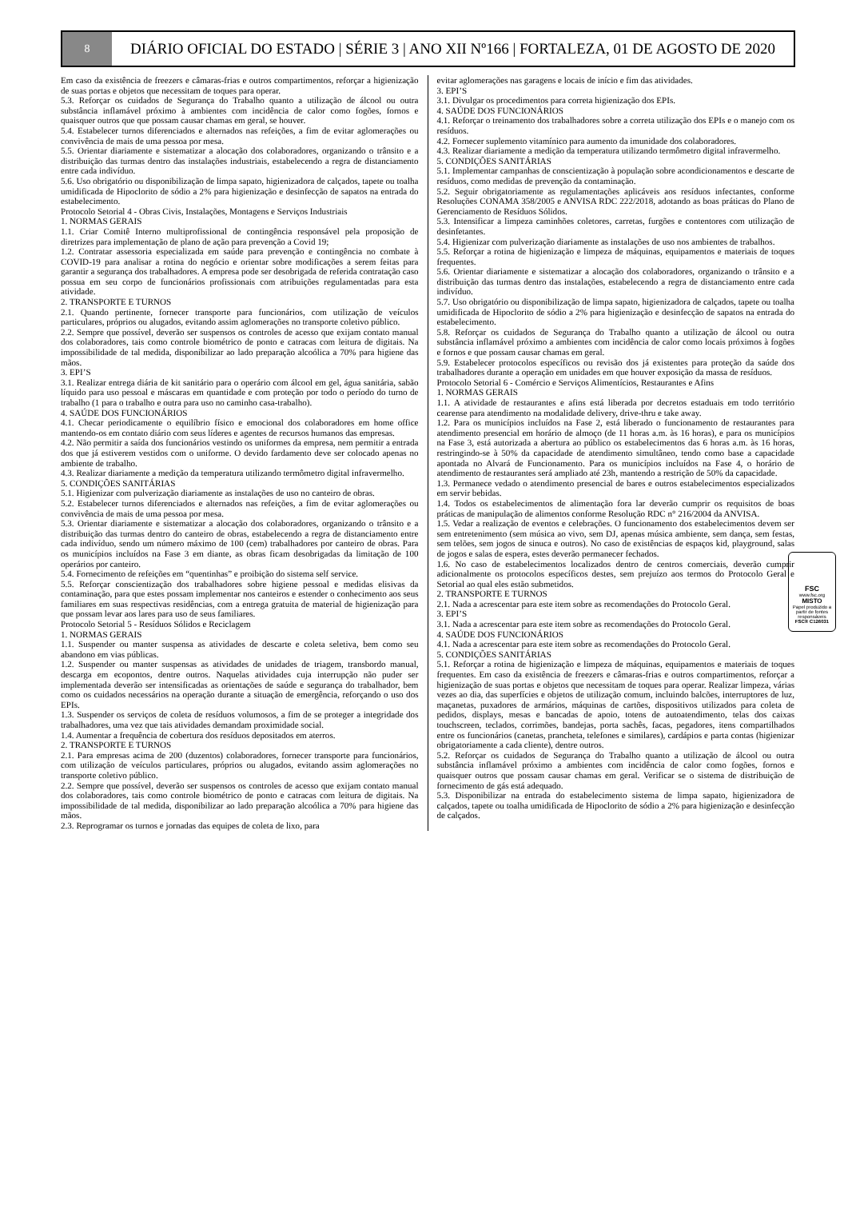8
DIÁRIO OFICIAL DO ESTADO | SÉRIE 3 | ANO XII Nº166 | FORTALEZA, 01 DE AGOSTO DE 2020
Em caso da existência de freezers e câmaras-frias e outros compartimentos, reforçar a higienização de suas portas e objetos que necessitam de toques para operar.
5.3. Reforçar os cuidados de Segurança do Trabalho quanto a utilização de álcool ou outra substância inflamável próximo à ambientes com incidência de calor como fogões, fornos e quaisquer outros que que possam causar chamas em geral, se houver.
5.4. Estabelecer turnos diferenciados e alternados nas refeições, a fim de evitar aglomerações ou convivência de mais de uma pessoa por mesa.
5.5. Orientar diariamente e sistematizar a alocação dos colaboradores, organizando o trânsito e a distribuição das turmas dentro das instalações industriais, estabelecendo a regra de distanciamento entre cada indivíduo.
5.6. Uso obrigatório ou disponibilização de limpa sapato, higienizadora de calçados, tapete ou toalha umidificada de Hipoclorito de sódio a 2% para higienização e desinfecção de sapatos na entrada do estabelecimento.
Protocolo Setorial 4 - Obras Civis, Instalações, Montagens e Serviços Industriais
1. NORMAS GERAIS
1.1. Criar Comitê Interno multiprofissional de contingência responsável pela proposição de diretrizes para implementação de plano de ação para prevenção a Covid 19;
1.2. Contratar assessoria especializada em saúde para prevenção e contingência no combate à COVID-19 para analisar a rotina do negócio e orientar sobre modificações a serem feitas para garantir a segurança dos trabalhadores. A empresa pode ser desobrigada de referida contratação caso possua em seu corpo de funcionários profissionais com atribuições regulamentadas para esta atividade.
2. TRANSPORTE E TURNOS
2.1. Quando pertinente, fornecer transporte para funcionários, com utilização de veículos particulares, próprios ou alugados, evitando assim aglomerações no transporte coletivo público.
2.2. Sempre que possível, deverão ser suspensos os controles de acesso que exijam contato manual dos colaboradores, tais como controle biométrico de ponto e catracas com leitura de digitais. Na impossibilidade de tal medida, disponibilizar ao lado preparação alcoólica a 70% para higiene das mãos.
3. EPI’S
3.1. Realizar entrega diária de kit sanitário para o operário com álcool em gel, água sanitária, sabão líquido para uso pessoal e máscaras em quantidade e com proteção por todo o período do turno de trabalho (1 para o trabalho e outra para uso no caminho casa-trabalho).
4. SAÚDE DOS FUNCIONÁRIOS
4.1. Checar periodicamente o equilíbrio físico e emocional dos colaboradores em home office mantendo-os em contato diário com seus líderes e agentes de recursos humanos das empresas.
4.2. Não permitir a saída dos funcionários vestindo os uniformes da empresa, nem permitir a entrada dos que já estiverem vestidos com o uniforme. O devido fardamento deve ser colocado apenas no ambiente de trabalho.
4.3. Realizar diariamente a medição da temperatura utilizando termômetro digital infravermelho.
5. CONDIÇÕES SANITÁRIAS
5.1. Higienizar com pulverização diariamente as instalações de uso no canteiro de obras.
5.2. Estabelecer turnos diferenciados e alternados nas refeições, a fim de evitar aglomerações ou convivência de mais de uma pessoa por mesa.
5.3. Orientar diariamente e sistematizar a alocação dos colaboradores, organizando o trânsito e a distribuição das turmas dentro do canteiro de obras, estabelecendo a regra de distanciamento entre cada indivíduo, sendo um número máximo de 100 (cem) trabalhadores por canteiro de obras. Para os municípios incluídos na Fase 3 em diante, as obras ficam desobrigadas da limitação de 100 operários por canteiro.
5.4. Fornecimento de refeições em “quentinhas” e proibição do sistema self service.
5.5. Reforçar conscientização dos trabalhadores sobre higiene pessoal e medidas elisivas da contaminação, para que estes possam implementar nos canteiros e estender o conhecimento aos seus familiares em suas respectivas residências, com a entrega gratuita de material de higienização para que possam levar aos lares para uso de seus familiares.
Protocolo Setorial 5 - Resíduos Sólidos e Reciclagem
1. NORMAS GERAIS
1.1. Suspender ou manter suspensa as atividades de descarte e coleta seletiva, bem como seu abandono em vias públicas.
1.2. Suspender ou manter suspensas as atividades de unidades de triagem, transbordo manual, descarga em ecopontos, dentre outros. Naquelas atividades cuja interrupção não puder ser implementada deverão ser intensificadas as orientações de saúde e segurança do trabalhador, bem como os cuidados necessários na operação durante a situação de emergência, reforçando o uso dos EPIs.
1.3. Suspender os serviços de coleta de resíduos volumosos, a fim de se proteger a integridade dos trabalhadores, uma vez que tais atividades demandam proximidade social.
1.4. Aumentar a frequência de cobertura dos resíduos depositados em aterros.
2. TRANSPORTE E TURNOS
2.1. Para empresas acima de 200 (duzentos) colaboradores, fornecer transporte para funcionários, com utilização de veículos particulares, próprios ou alugados, evitando assim aglomerações no transporte coletivo público.
2.2. Sempre que possível, deverão ser suspensos os controles de acesso que exijam contato manual dos colaboradores, tais como controle biométrico de ponto e catracas com leitura de digitais. Na impossibilidade de tal medida, disponibilizar ao lado preparação alcoólica a 70% para higiene das mãos.
2.3. Reprogramar os turnos e jornadas das equipes de coleta de lixo, para
evitar aglomerações nas garagens e locais de início e fim das atividades.
3. EPI’S
3.1. Divulgar os procedimentos para correta higienização dos EPIs.
4. SAÚDE DOS FUNCIONÁRIOS
4.1. Reforçar o treinamento dos trabalhadores sobre a correta utilização dos EPIs e o manejo com os resíduos.
4.2. Fornecer suplemento vitamínico para aumento da imunidade dos colaboradores.
4.3. Realizar diariamente a medição da temperatura utilizando termômetro digital infravermelho.
5. CONDIÇÕES SANITÁRIAS
5.1. Implementar campanhas de conscientização à população sobre acondicionamentos e descarte de resíduos, como medidas de prevenção da contaminação.
5.2. Seguir obrigatoriamente as regulamentações aplicáveis aos resíduos infectantes, conforme Resoluções CONAMA 358/2005 e ANVISA RDC 222/2018, adotando as boas práticas do Plano de Gerenciamento de Resíduos Sólidos.
5.3. Intensificar a limpeza caminhões coletores, carretas, furgões e contentores com utilização de desinfetantes.
5.4. Higienizar com pulverização diariamente as instalações de uso nos ambientes de trabalhos.
5.5. Reforçar a rotina de higienização e limpeza de máquinas, equipamentos e materiais de toques frequentes.
5.6. Orientar diariamente e sistematizar a alocação dos colaboradores, organizando o trânsito e a distribuição das turmas dentro das instalações, estabelecendo a regra de distanciamento entre cada indivíduo.
5.7. Uso obrigatório ou disponibilização de limpa sapato, higienizadora de calçados, tapete ou toalha umidificada de Hipoclorito de sódio a 2% para higienização e desinfecção de sapatos na entrada do estabelecimento.
5.8. Reforçar os cuidados de Segurança do Trabalho quanto a utilização de álcool ou outra substância inflamável próximo a ambientes com incidência de calor como locais próximos à fogões e fornos e que possam causar chamas em geral.
5.9. Estabelecer protocolos específicos ou revisão dos já existentes para proteção da saúde dos trabalhadores durante a operação em unidades em que houver exposição da massa de resíduos.
Protocolo Setorial 6 - Comércio e Serviços Alimentícios, Restaurantes e Afins
1. NORMAS GERAIS
1.1. A atividade de restaurantes e afins está liberada por decretos estaduais em todo território cearense para atendimento na modalidade delivery, drive-thru e take away.
1.2. Para os municípios incluídos na Fase 2, está liberado o funcionamento de restaurantes para atendimento presencial em horário de almoço (de 11 horas a.m. às 16 horas), e para os municípios na Fase 3, está autorizada a abertura ao público os estabelecimentos das 6 horas a.m. às 16 horas, restringindo-se à 50% da capacidade de atendimento simultâneo, tendo como base a capacidade apontada no Alvará de Funcionamento. Para os municípios incluídos na Fase 4, o horário de atendimento de restaurantes será ampliado até 23h, mantendo a restrição de 50% da capacidade.
1.3. Permanece vedado o atendimento presencial de bares e outros estabelecimentos especializados em servir bebidas.
1.4. Todos os estabelecimentos de alimentação fora lar deverão cumprir os requisitos de boas práticas de manipulação de alimentos conforme Resolução RDC n° 216/2004 da ANVISA.
1.5. Vedar a realização de eventos e celebrações. O funcionamento dos estabelecimentos devem ser sem entretenimento (sem música ao vivo, sem DJ, apenas música ambiente, sem dança, sem festas, sem telões, sem jogos de sinuca e outros). No caso de existências de espaços kid, playground, salas de jogos e salas de espera, estes deverão permanecer fechados.
1.6. No caso de estabelecimentos localizados dentro de centros comerciais, deverão cumprir adicionalmente os protocolos específicos destes, sem prejuízo aos termos do Protocolo Geral e Setorial ao qual eles estão submetidos.
2. TRANSPORTE E TURNOS
2.1. Nada a acrescentar para este item sobre as recomendações do Protocolo Geral.
3. EPI’S
3.1. Nada a acrescentar para este item sobre as recomendações do Protocolo Geral.
4. SAÚDE DOS FUNCIONÁRIOS
4.1. Nada a acrescentar para este item sobre as recomendações do Protocolo Geral.
5. CONDIÇÕES SANITÁRIAS
5.1. Reforçar a rotina de higienização e limpeza de máquinas, equipamentos e materiais de toques frequentes. Em caso da existência de freezers e câmaras-frias e outros compartimentos, reforçar a higienização de suas portas e objetos que necessitam de toques para operar. Realizar limpeza, várias vezes ao dia, das superfícies e objetos de utilização comum, incluindo balcões, interruptores de luz, maçanetas, puxadores de armários, máquinas de cartões, dispositivos utilizados para coleta de pedidos, displays, mesas e bancadas de apoio, totens de autoatendimento, telas dos caixas touchscreen, teclados, corrimões, bandejas, porta sachês, facas, pegadores, itens compartilhados entre os funcionários (canetas, prancheta, telefones e similares), cardápios e parta contas (higienizar obrigatoriamente a cada cliente), dentre outros.
5.2. Reforçar os cuidados de Segurança do Trabalho quanto a utilização de álcool ou outra substância inflamável próximo a ambientes com incidência de calor como fogões, fornos e quaisquer outros que possam causar chamas em geral. Verificar se o sistema de distribuição de fornecimento de gás está adequado.
5.3. Disponibilizar na entrada do estabelecimento sistema de limpa sapato, higienizadora de calçados, tapete ou toalha umidificada de Hipoclorito de sódio a 2% para higienização e desinfecção de calçados.
FSC
www.fsc.org
MISTO
Papel produzido a partir de fontes responsáveis
FSC® C126031